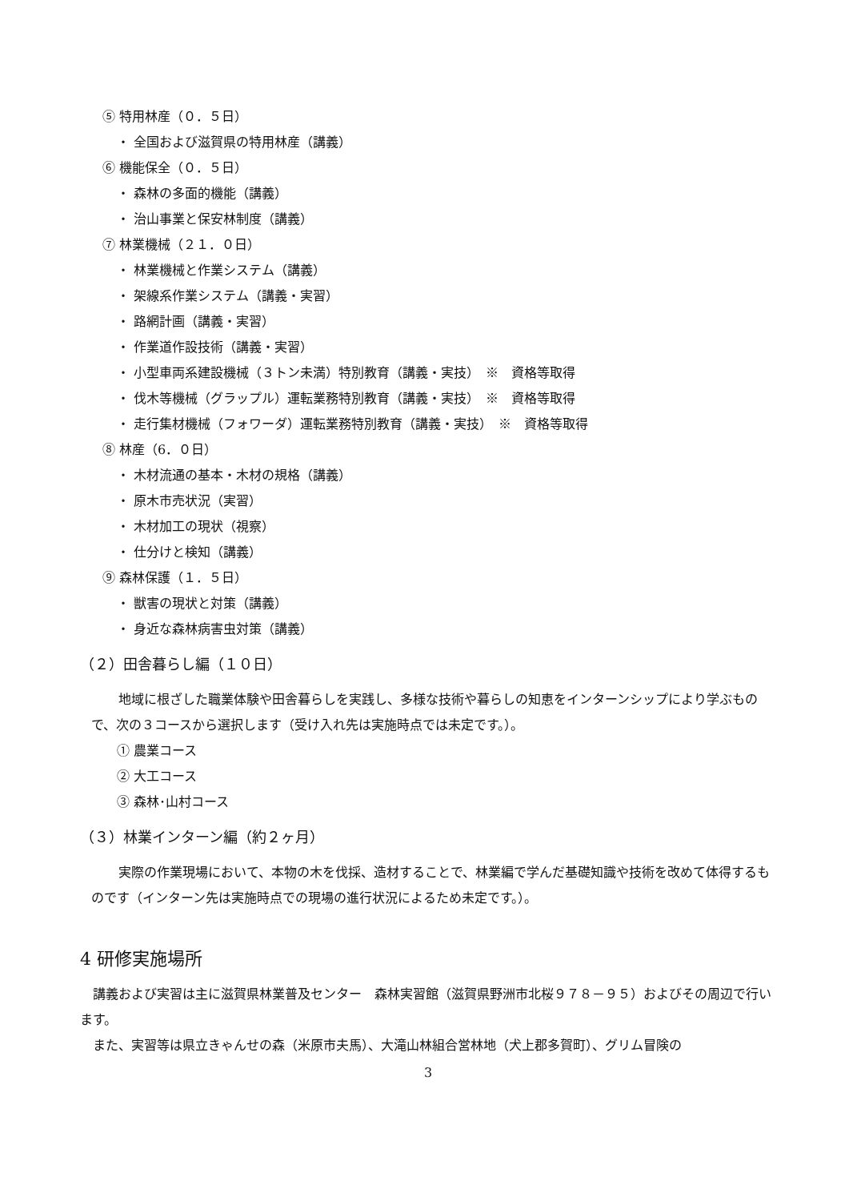⑤ 特用林産（０．５日）
・ 全国および滋賀県の特用林産（講義）
⑥ 機能保全（０．５日）
・ 森林の多面的機能（講義）
・ 治山事業と保安林制度（講義）
⑦ 林業機械（２１．０日）
・ 林業機械と作業システム（講義）
・ 架線系作業システム（講義・実習）
・ 路網計画（講義・実習）
・ 作業道作設技術（講義・実習）
・ 小型車両系建設機械（３トン未満）特別教育（講義・実技）　※　資格等取得
・ 伐木等機械（グラップル）運転業務特別教育（講義・実技）　※　資格等取得
・ 走行集材機械（フォワーダ）運転業務特別教育（講義・実技）　※　資格等取得
⑧ 林産（6．０日）
・ 木材流通の基本・木材の規格（講義）
・ 原木市売状況（実習）
・ 木材加工の現状（視察）
・ 仕分けと検知（講義）
⑨ 森林保護（１．５日）
・ 獣害の現状と対策（講義）
・ 身近な森林病害虫対策（講義）
（２）田舎暮らし編（１０日）
地域に根ざした職業体験や田舎暮らしを実践し、多様な技術や暮らしの知恵をインターンシップにより学ぶもので、次の３コースから選択します（受け入れ先は実施時点では未定です。）。
① 農業コース
② 大工コース
③ 森林･山村コース
（３）林業インターン編（約２ヶ月）
実際の作業現場において、本物の木を伐採、造材することで、林業編で学んだ基礎知識や技術を改めて体得するものです（インターン先は実施時点での現場の進行状況によるため未定です。）。
4 研修実施場所
講義および実習は主に滋賀県林業普及センター　森林実習館（滋賀県野洲市北桜９７８－９５）およびその周辺で行います。
また、実習等は県立きゃんせの森（米原市夫馬）、大滝山林組合営林地（犬上郡多賀町）、グリム冒険の
3